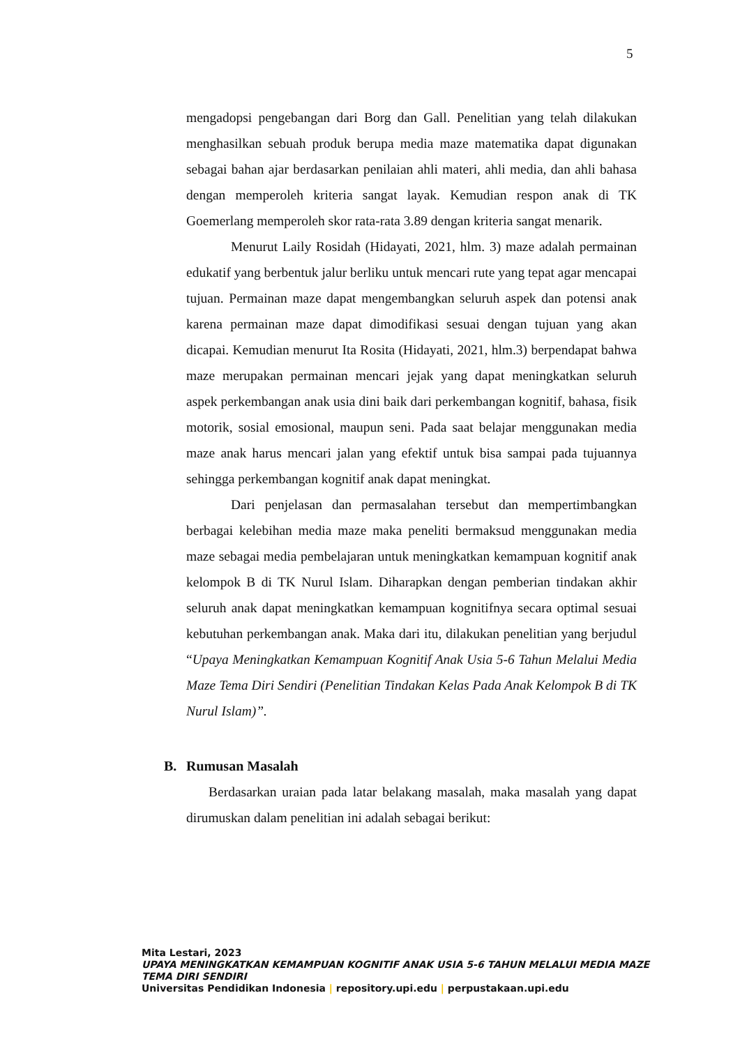5
mengadopsi pengebangan dari Borg dan Gall. Penelitian yang telah dilakukan menghasilkan sebuah produk berupa media maze matematika dapat digunakan sebagai bahan ajar berdasarkan penilaian ahli materi, ahli media, dan ahli bahasa dengan memperoleh kriteria sangat layak. Kemudian respon anak di TK Goemerlang memperoleh skor rata-rata 3.89 dengan kriteria sangat menarik.
Menurut Laily Rosidah (Hidayati, 2021, hlm. 3) maze adalah permainan edukatif yang berbentuk jalur berliku untuk mencari rute yang tepat agar mencapai tujuan. Permainan maze dapat mengembangkan seluruh aspek dan potensi anak karena permainan maze dapat dimodifikasi sesuai dengan tujuan yang akan dicapai. Kemudian menurut Ita Rosita (Hidayati, 2021, hlm.3) berpendapat bahwa maze merupakan permainan mencari jejak yang dapat meningkatkan seluruh aspek perkembangan anak usia dini baik dari perkembangan kognitif, bahasa, fisik motorik, sosial emosional, maupun seni. Pada saat belajar menggunakan media maze anak harus mencari jalan yang efektif untuk bisa sampai pada tujuannya sehingga perkembangan kognitif anak dapat meningkat.
Dari penjelasan dan permasalahan tersebut dan mempertimbangkan berbagai kelebihan media maze maka peneliti bermaksud menggunakan media maze sebagai media pembelajaran untuk meningkatkan kemampuan kognitif anak kelompok B di TK Nurul Islam. Diharapkan dengan pemberian tindakan akhir seluruh anak dapat meningkatkan kemampuan kognitifnya secara optimal sesuai kebutuhan perkembangan anak. Maka dari itu, dilakukan penelitian yang berjudul “Upaya Meningkatkan Kemampuan Kognitif Anak Usia 5-6 Tahun Melalui Media Maze Tema Diri Sendiri (Penelitian Tindakan Kelas Pada Anak Kelompok B di TK Nurul Islam)”.
B. Rumusan Masalah
Berdasarkan uraian pada latar belakang masalah, maka masalah yang dapat dirumuskan dalam penelitian ini adalah sebagai berikut:
Mita Lestari, 2023
UPAYA MENINGKATKAN KEMAMPUAN KOGNITIF ANAK USIA 5-6 TAHUN MELALUI MEDIA MAZE
TEMA DIRI SENDIRI
Universitas Pendidikan Indonesia | repository.upi.edu | perpustakaan.upi.edu